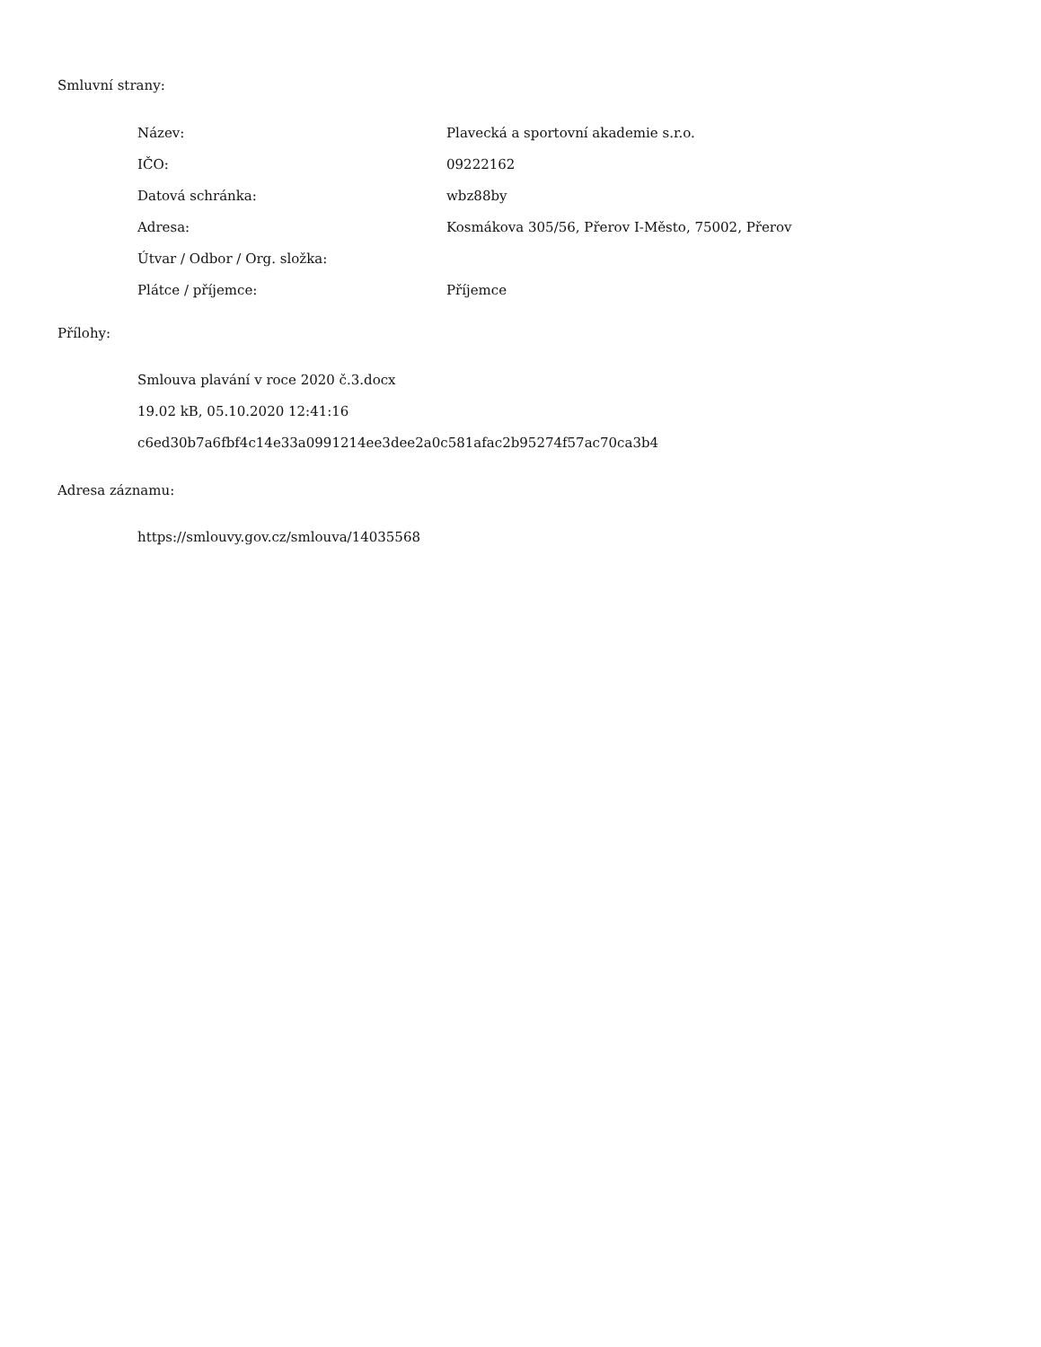Smluvní strany:
| Název: | Plavecká a sportovní akademie s.r.o. |
| IČO: | 09222162 |
| Datová schránka: | wbz88by |
| Adresa: | Kosmákova 305/56, Přerov I-Město, 75002, Přerov |
| Útvar / Odbor / Org. složka: | |
| Plátce / příjemce: | Příjemce |
Přílohy:
Smlouva plavání v roce 2020 č.3.docx
19.02 kB, 05.10.2020 12:41:16
c6ed30b7a6fbf4c14e33a0991214ee3dee2a0c581afac2b95274f57ac70ca3b4
Adresa záznamu:
https://smlouvy.gov.cz/smlouva/14035568